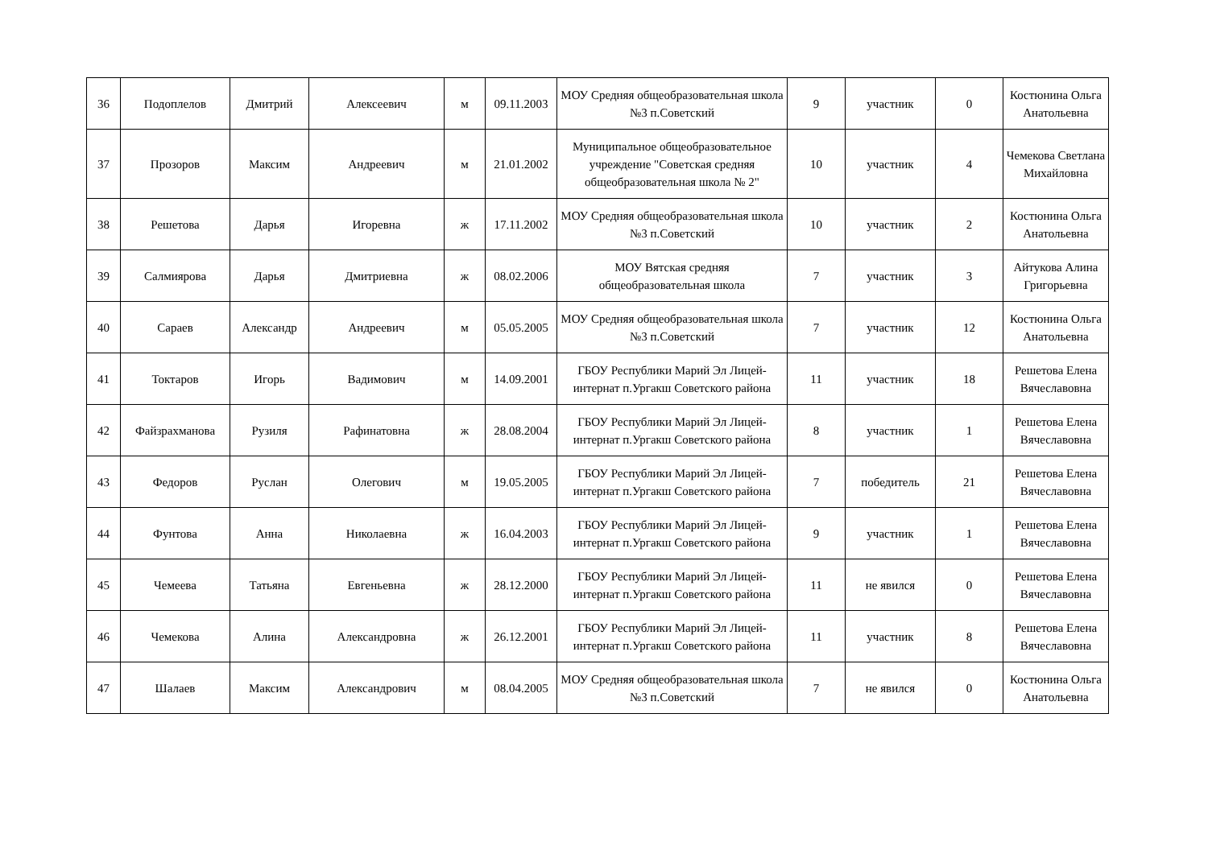| 36 | Подоплелов | Дмитрий | Алексеевич | м | 09.11.2003 | МОУ Средняя общеобразовательная школа №3 п.Советский | 9 | участник | 0 | Костюнина Ольга Анатольевна |
| 37 | Прозоров | Максим | Андреевич | м | 21.01.2002 | Муниципальное общеобразовательное учреждение "Советская средняя общеобразовательная школа № 2" | 10 | участник | 4 | Чемекова Светлана Михайловна |
| 38 | Решетова | Дарья | Игоревна | ж | 17.11.2002 | МОУ Средняя общеобразовательная школа №3 п.Советский | 10 | участник | 2 | Костюнина Ольга Анатольевна |
| 39 | Салмиярова | Дарья | Дмитриевна | ж | 08.02.2006 | МОУ Вятская средняя общеобразовательная школа | 7 | участник | 3 | Айтукова Алина Григорьевна |
| 40 | Сараев | Александр | Андреевич | м | 05.05.2005 | МОУ Средняя общеобразовательная школа №3 п.Советский | 7 | участник | 12 | Костюнина Ольга Анатольевна |
| 41 | Токтаров | Игорь | Вадимович | м | 14.09.2001 | ГБОУ Республики Марий Эл Лицей-интернат п.Ургакш Советского района | 11 | участник | 18 | Решетова Елена Вячеславовна |
| 42 | Файзрахманова | Рузиля | Рафинатовна | ж | 28.08.2004 | ГБОУ Республики Марий Эл Лицей-интернат п.Ургакш Советского района | 8 | участник | 1 | Решетова Елена Вячеславовна |
| 43 | Федоров | Руслан | Олегович | м | 19.05.2005 | ГБОУ Республики Марий Эл Лицей-интернат п.Ургакш Советского района | 7 | победитель | 21 | Решетова Елена Вячеславовна |
| 44 | Фунтова | Анна | Николаевна | ж | 16.04.2003 | ГБОУ Республики Марий Эл Лицей-интернат п.Ургакш Советского района | 9 | участник | 1 | Решетова Елена Вячеславовна |
| 45 | Чемеева | Татьяна | Евгеньевна | ж | 28.12.2000 | ГБОУ Республики Марий Эл Лицей-интернат п.Ургакш Советского района | 11 | не явился | 0 | Решетова Елена Вячеславовна |
| 46 | Чемекова | Алина | Александровна | ж | 26.12.2001 | ГБОУ Республики Марий Эл Лицей-интернат п.Ургакш Советского района | 11 | участник | 8 | Решетова Елена Вячеславовна |
| 47 | Шалаев | Максим | Александрович | м | 08.04.2005 | МОУ Средняя общеобразовательная школа №3 п.Советский | 7 | не явился | 0 | Костюнина Ольга Анатольевна |